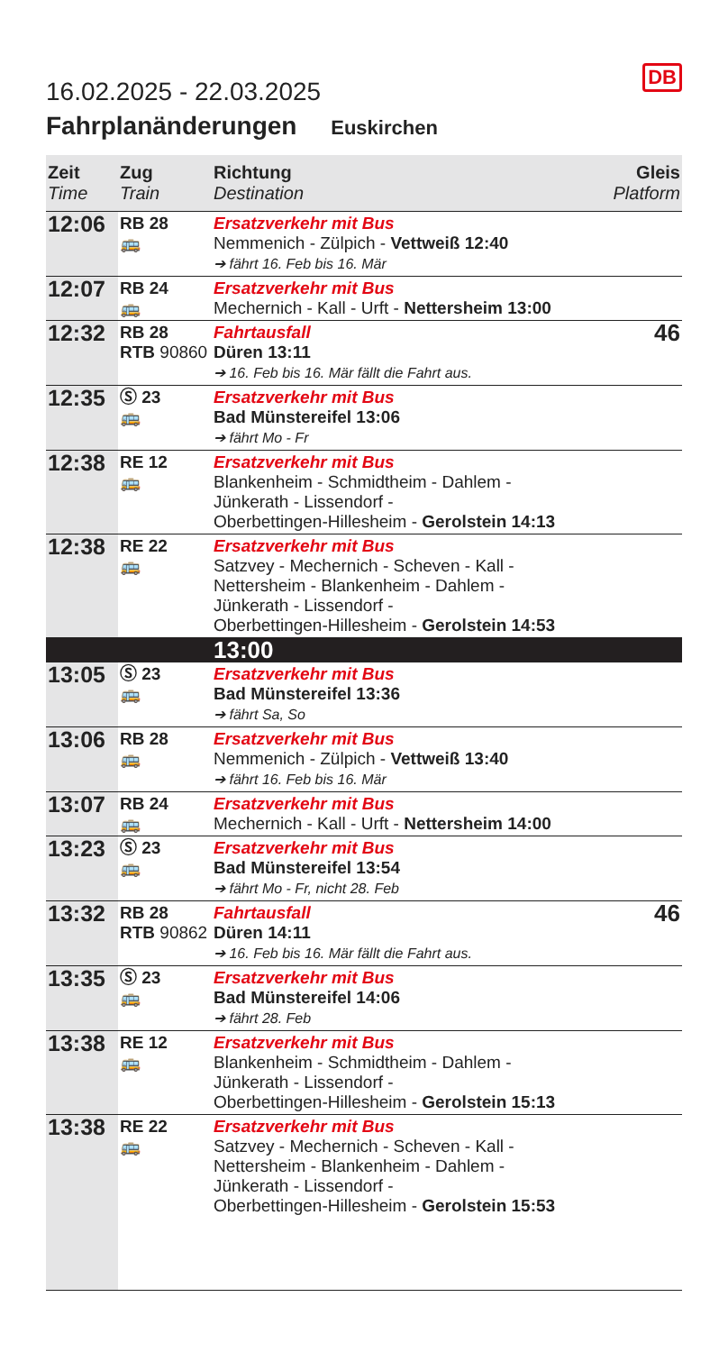DB
16.02.2025 - 22.03.2025
Fahrplanänderungen Euskirchen
| Zeit Time | Zug Train | Richtung Destination | Gleis Platform |
| --- | --- | --- | --- |
| 12:06 | RB 28 🚌 | Ersatzverkehr mit Bus Nemmenich - Zülpich - Vettweiß 12:40 ➔ fährt 16. Feb bis 16. Mär | |
| 12:07 | RB 24 🚌 | Ersatzverkehr mit Bus Mechernich - Kall - Urft - Nettersheim 13:00 | |
| 12:32 | RB 28 RTB 90860 | Fahrtausfall Düren 13:11 ➔ 16. Feb bis 16. Mär fällt die Fahrt aus. | 46 |
| 12:35 | Ⓢ 23 🚌 | Ersatzverkehr mit Bus Bad Münstereifel 13:06 ➔ fährt Mo - Fr | |
| 12:38 | RE 12 🚌 | Ersatzverkehr mit Bus Blankenheim - Schmidtheim - Dahlem - Jünkerath - Lissendorf - Oberbettingen-Hillesheim - Gerolstein 14:13 | |
| 12:38 | RE 22 🚌 | Ersatzverkehr mit Bus Satzvey - Mechernich - Scheven - Kall - Nettersheim - Blankenheim - Dahlem - Jünkerath - Lissendorf - Oberbettingen-Hillesheim - Gerolstein 14:53 | |
| | | 13:00 | |
| 13:05 | Ⓢ 23 🚌 | Ersatzverkehr mit Bus Bad Münstereifel 13:36 ➔ fährt Sa, So | |
| 13:06 | RB 28 🚌 | Ersatzverkehr mit Bus Nemmenich - Zülpich - Vettweiß 13:40 ➔ fährt 16. Feb bis 16. Mär | |
| 13:07 | RB 24 🚌 | Ersatzverkehr mit Bus Mechernich - Kall - Urft - Nettersheim 14:00 | |
| 13:23 | Ⓢ 23 🚌 | Ersatzverkehr mit Bus Bad Münstereifel 13:54 ➔ fährt Mo - Fr, nicht 28. Feb | |
| 13:32 | RB 28 RTB 90862 | Fahrtausfall Düren 14:11 ➔ 16. Feb bis 16. Mär fällt die Fahrt aus. | 46 |
| 13:35 | Ⓢ 23 🚌 | Ersatzverkehr mit Bus Bad Münstereifel 14:06 ➔ fährt 28. Feb | |
| 13:38 | RE 12 🚌 | Ersatzverkehr mit Bus Blankenheim - Schmidtheim - Dahlem - Jünkerath - Lissendorf - Oberbettingen-Hillesheim - Gerolstein 15:13 | |
| 13:38 | RE 22 🚌 | Ersatzverkehr mit Bus Satzvey - Mechernich - Scheven - Kall - Nettersheim - Blankenheim - Dahlem - Jünkerath - Lissendorf - Oberbettingen-Hillesheim - Gerolstein 15:53 | |